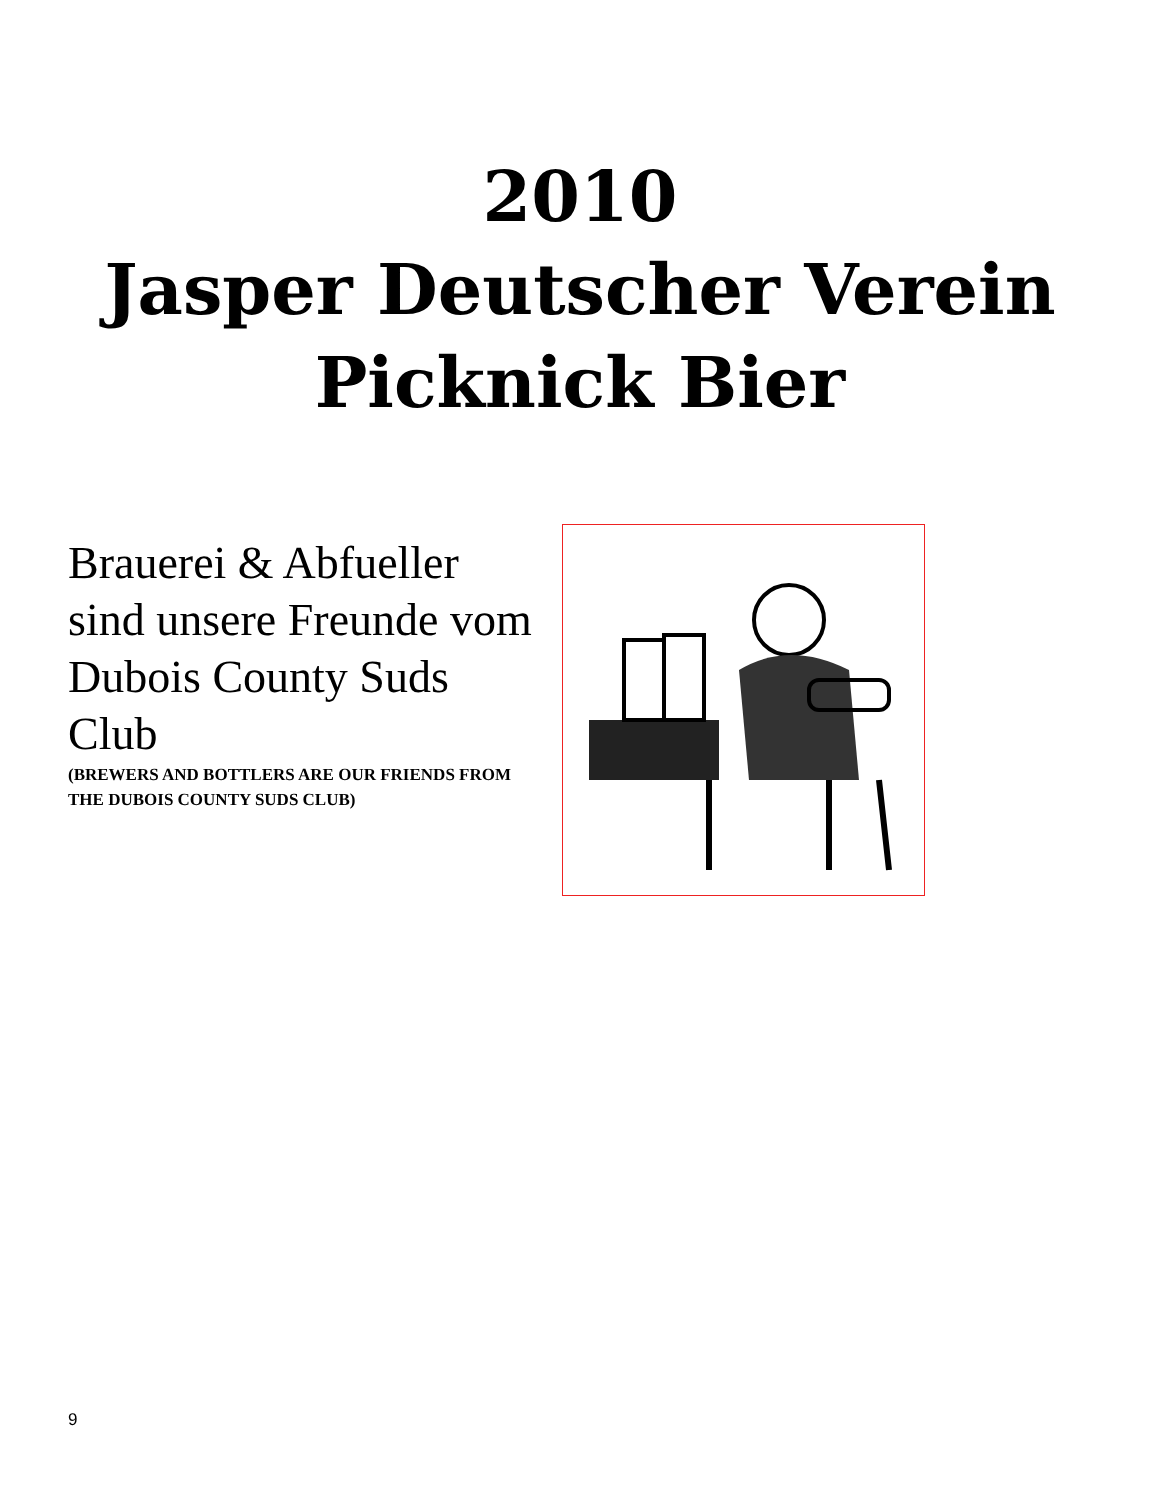2010
Jasper Deutscher Verein
Picknick Bier
Brauerei & Abfueller sind unsere Freunde vom Dubois County Suds Club
(BREWERS AND BOTTLERS ARE OUR FRIENDS FROM THE DUBOIS COUNTY SUDS CLUB)
9